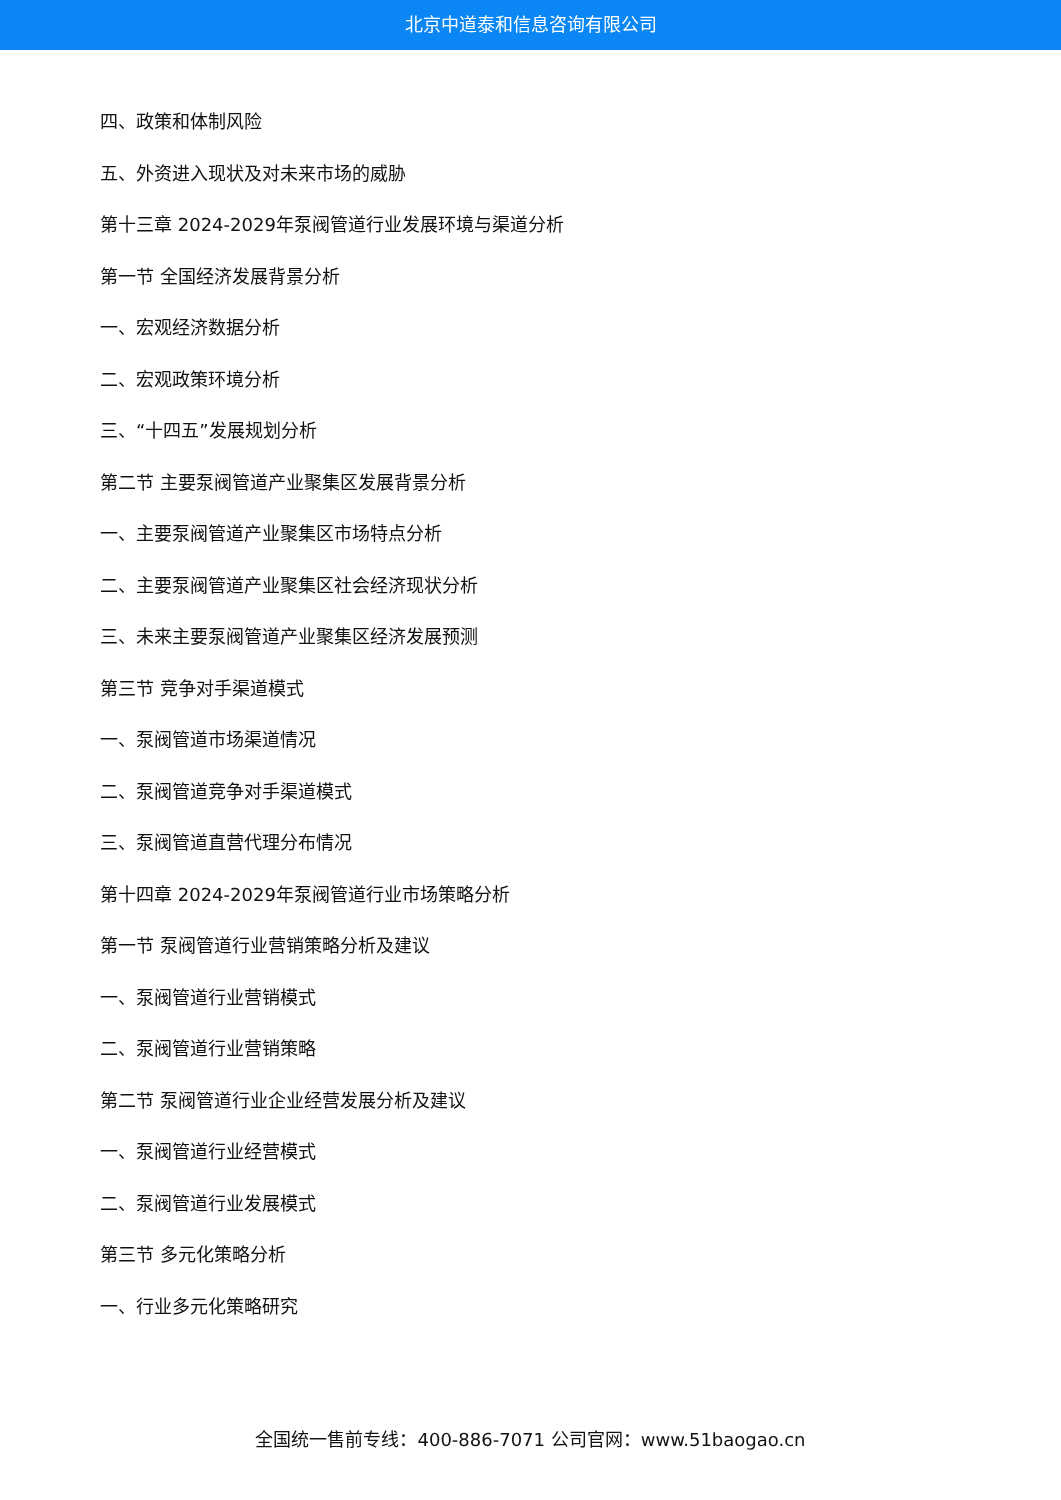北京中道泰和信息咨询有限公司
四、政策和体制风险
五、外资进入现状及对未来市场的威胁
第十三章 2024-2029年泵阀管道行业发展环境与渠道分析
第一节 全国经济发展背景分析
一、宏观经济数据分析
二、宏观政策环境分析
三、“十四五”发展规划分析
第二节 主要泵阀管道产业聚集区发展背景分析
一、主要泵阀管道产业聚集区市场特点分析
二、主要泵阀管道产业聚集区社会经济现状分析
三、未来主要泵阀管道产业聚集区经济发展预测
第三节 竞争对手渠道模式
一、泵阀管道市场渠道情况
二、泵阀管道竞争对手渠道模式
三、泵阀管道直营代理分布情况
第十四章 2024-2029年泵阀管道行业市场策略分析
第一节 泵阀管道行业营销策略分析及建议
一、泵阀管道行业营销模式
二、泵阀管道行业营销策略
第二节 泵阀管道行业企业经营发展分析及建议
一、泵阀管道行业经营模式
二、泵阀管道行业发展模式
第三节 多元化策略分析
一、行业多元化策略研究
全国统一售前专线：400-886-7071 公司官网：www.51baogao.cn